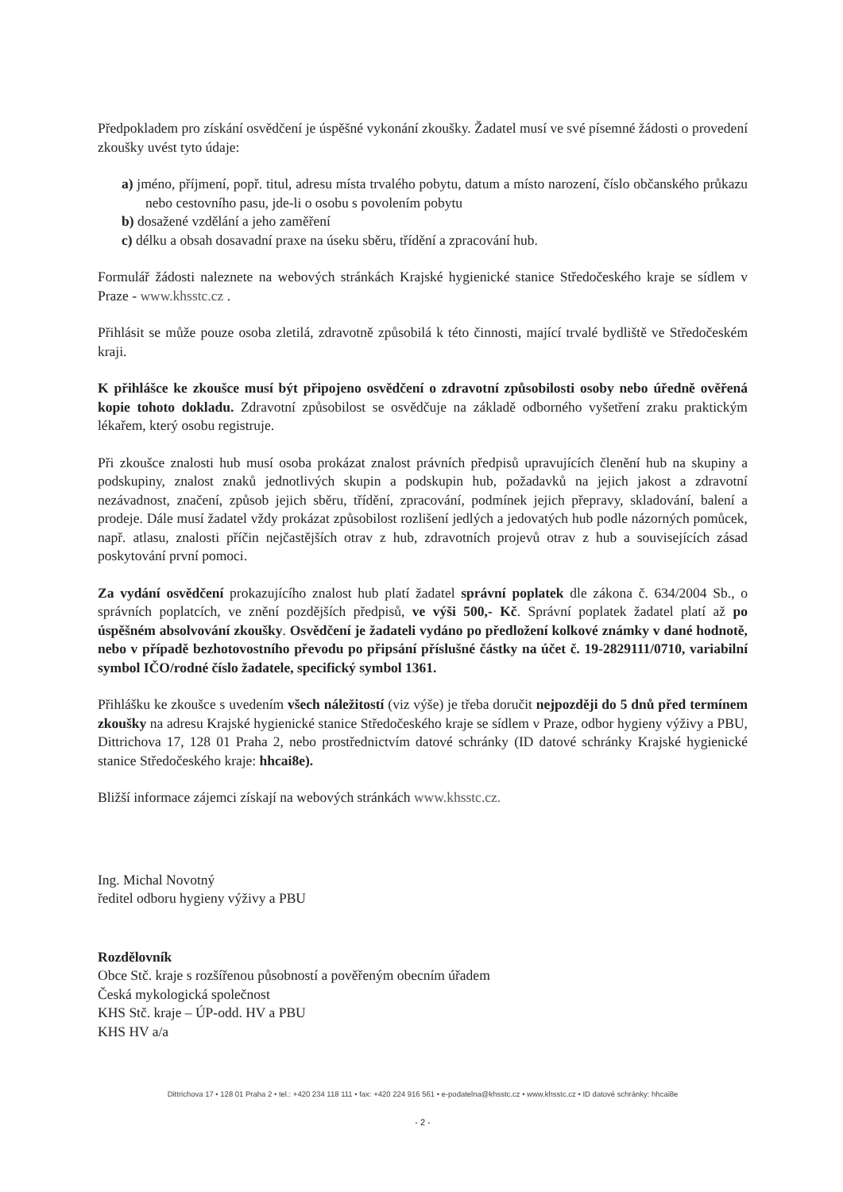Předpokladem pro získání osvědčení je úspěšné vykonání zkoušky. Žadatel musí ve své písemné žádosti o provedení zkoušky uvést tyto údaje:
a) jméno, příjmení, popř. titul, adresu místa trvalého pobytu, datum a místo narození, číslo občanského průkazu nebo cestovního pasu, jde-li o osobu s povolením pobytu
b) dosažené vzdělání a jeho zaměření
c) délku a obsah dosavadní praxe na úseku sběru, třídění a zpracování hub.
Formulář žádosti naleznete na webových stránkách Krajské hygienické stanice Středočeského kraje se sídlem v Praze - www.khsstc.cz .
Přihlásit se může pouze osoba zletilá, zdravotně způsobilá k této činnosti, mající trvalé bydliště ve Středočeském kraji.
K přihlášce ke zkoušce musí být připojeno osvědčení o zdravotní způsobilosti osoby nebo úředně ověřená kopie tohoto dokladu. Zdravotní způsobilost se osvědčuje na základě odborného vyšetření zraku praktickým lékařem, který osobu registruje.
Při zkoušce znalosti hub musí osoba prokázat znalost právních předpisů upravujících členění hub na skupiny a podskupiny, znalost znaků jednotlivých skupin a podskupin hub, požadavků na jejich jakost a zdravotní nezávadnost, značení, způsob jejich sběru, třídění, zpracování, podmínek jejich přepravy, skladování, balení a prodeje. Dále musí žadatel vždy prokázat způsobilost rozlišení jedlých a jedovatých hub podle názorných pomůcek, např. atlasu, znalosti příčin nejčastějších otrav z hub, zdravotních projevů otrav z hub a souvisejících zásad poskytování první pomoci.
Za vydání osvědčení prokazujícího znalost hub platí žadatel správní poplatek dle zákona č. 634/2004 Sb., o správních poplatcích, ve znění pozdějších předpisů, ve výši 500,- Kč. Správní poplatek žadatel platí až po úspěšném absolvování zkoušky. Osvědčení je žadateli vydáno po předložení kolkové známky v dané hodnotě, nebo v případě bezhotovostního převodu po připsání příslušné částky na účet č. 19-2829111/0710, variabilní symbol IČO/rodné číslo žadatele, specifický symbol 1361.
Přihlášku ke zkoušce s uvedením všech náležitostí (viz výše) je třeba doručit nejpozději do 5 dnů před termínem zkoušky na adresu Krajské hygienické stanice Středočeského kraje se sídlem v Praze, odbor hygieny výživy a PBU, Dittrichova 17, 128 01 Praha 2, nebo prostřednictvím datové schránky (ID datové schránky Krajské hygienické stanice Středočeského kraje: hhcai8e).
Bližší informace zájemci získají na webových stránkách www.khsstc.cz.
Ing. Michal Novotný
ředitel odboru hygieny výživy a PBU
Rozdělovník
Obce Stč. kraje s rozšířenou působností a pověřeným obecním úřadem
Česká mykologická společnost
KHS Stč. kraje – ÚP-odd. HV a PBU
KHS HV a/a
Dittrichova 17 • 128 01 Praha 2 • tel.: +420 234 118 111 • fax: +420 224 916 561 • e-podatelna@khsstc.cz • www.khsstc.cz • ID datové schránky: hhcai8e
- 2 -